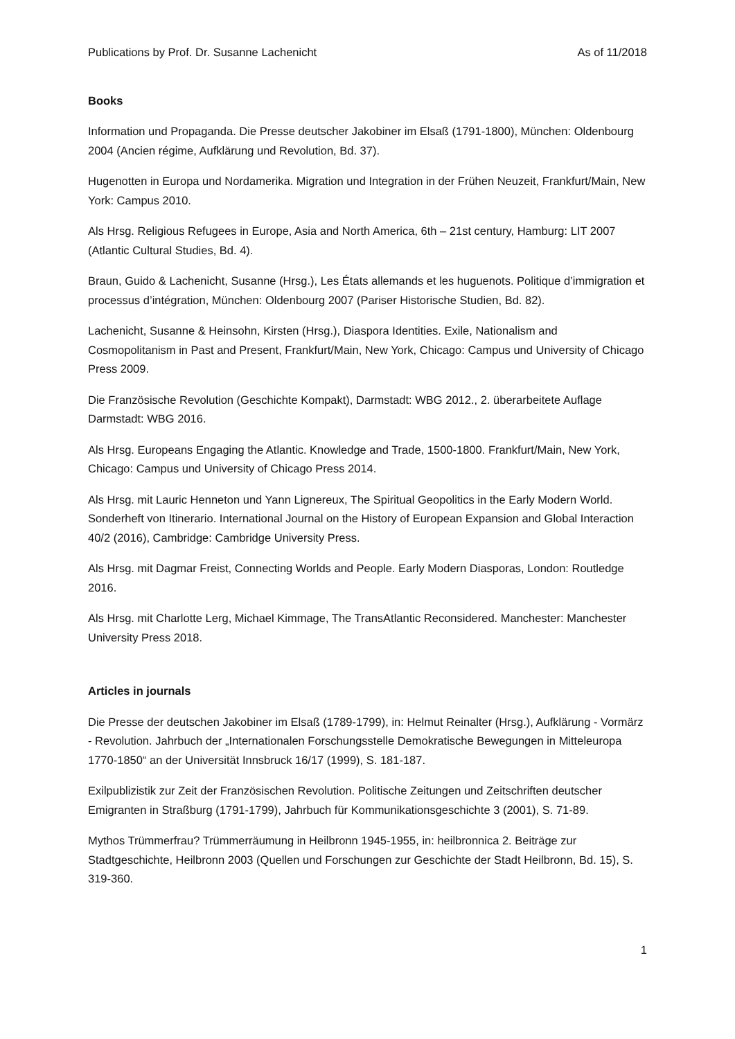Publications by Prof. Dr. Susanne Lachenicht As of 11/2018
Books
Information und Propaganda. Die Presse deutscher Jakobiner im Elsaß (1791-1800), München: Oldenbourg 2004 (Ancien régime, Aufklärung und Revolution, Bd. 37).
Hugenotten in Europa und Nordamerika. Migration und Integration in der Frühen Neuzeit, Frankfurt/Main, New York: Campus 2010.
Als Hrsg. Religious Refugees in Europe, Asia and North America, 6th – 21st century, Hamburg: LIT 2007 (Atlantic Cultural Studies, Bd. 4).
Braun, Guido & Lachenicht, Susanne (Hrsg.), Les États allemands et les huguenots. Politique d’immigration et processus d’intégration, München: Oldenbourg 2007 (Pariser Historische Studien, Bd. 82).
Lachenicht, Susanne & Heinsohn, Kirsten (Hrsg.), Diaspora Identities. Exile, Nationalism and Cosmopolitanism in Past and Present, Frankfurt/Main, New York, Chicago: Campus und University of Chicago Press 2009.
Die Französische Revolution (Geschichte Kompakt), Darmstadt: WBG 2012., 2. überarbeitete Auflage Darmstadt: WBG 2016.
Als Hrsg. Europeans Engaging the Atlantic. Knowledge and Trade, 1500-1800. Frankfurt/Main, New York, Chicago: Campus und University of Chicago Press 2014.
Als Hrsg. mit Lauric Henneton und Yann Lignereux, The Spiritual Geopolitics in the Early Modern World. Sonderheft von Itinerario. International Journal on the History of European Expansion and Global Interaction 40/2 (2016), Cambridge: Cambridge University Press.
Als Hrsg. mit Dagmar Freist, Connecting Worlds and People. Early Modern Diasporas, London: Routledge 2016.
Als Hrsg. mit Charlotte Lerg, Michael Kimmage, The TransAtlantic Reconsidered. Manchester: Manchester University Press 2018.
Articles in journals
Die Presse der deutschen Jakobiner im Elsaß (1789-1799), in: Helmut Reinalter (Hrsg.), Aufklärung - Vormärz - Revolution. Jahrbuch der „Internationalen Forschungsstelle Demokratische Bewegungen in Mitteleuropa 1770-1850“ an der Universität Innsbruck 16/17 (1999), S. 181-187.
Exilpublizistik zur Zeit der Französischen Revolution. Politische Zeitungen und Zeitschriften deutscher Emigranten in Straßburg (1791-1799), Jahrbuch für Kommunikationsgeschichte 3 (2001), S. 71-89.
Mythos Trümmerfrau? Trümmerräumung in Heilbronn 1945-1955, in: heilbronnica 2. Beiträge zur Stadtgeschichte, Heilbronn 2003 (Quellen und Forschungen zur Geschichte der Stadt Heilbronn, Bd. 15), S. 319-360.
1